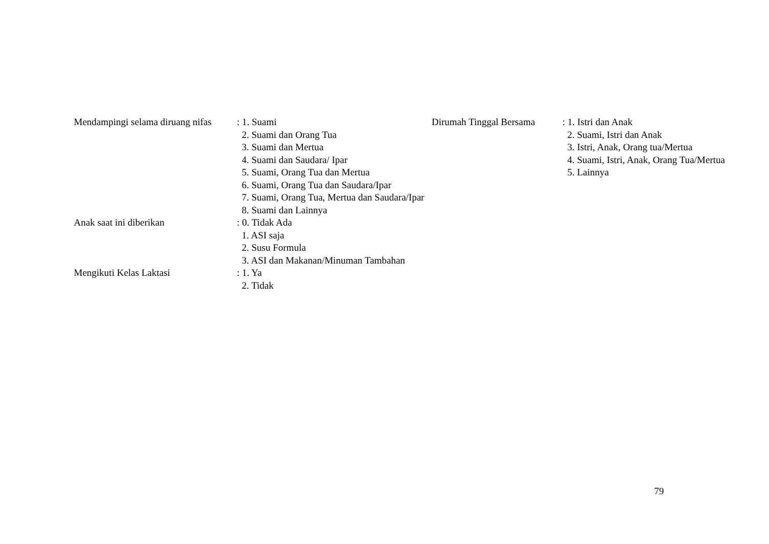Mendampingi selama diruang nifas
: 1. Suami
2. Suami dan Orang Tua
3. Suami dan Mertua
4. Suami dan Saudara/ Ipar
5. Suami, Orang Tua dan Mertua
6. Suami, Orang Tua dan Saudara/Ipar
7. Suami, Orang Tua, Mertua dan Saudara/Ipar
8. Suami dan Lainnya
Anak saat ini diberikan
: 0. Tidak Ada
1. ASI saja
2. Susu Formula
3. ASI dan Makanan/Minuman Tambahan
Mengikuti Kelas Laktasi
: 1. Ya
2. Tidak
Dirumah Tinggal Bersama
: 1. Istri dan Anak
2. Suami, Istri dan Anak
3. Istri, Anak, Orang tua/Mertua
4. Suami, Istri, Anak, Orang Tua/Mertua
5. Lainnya
79